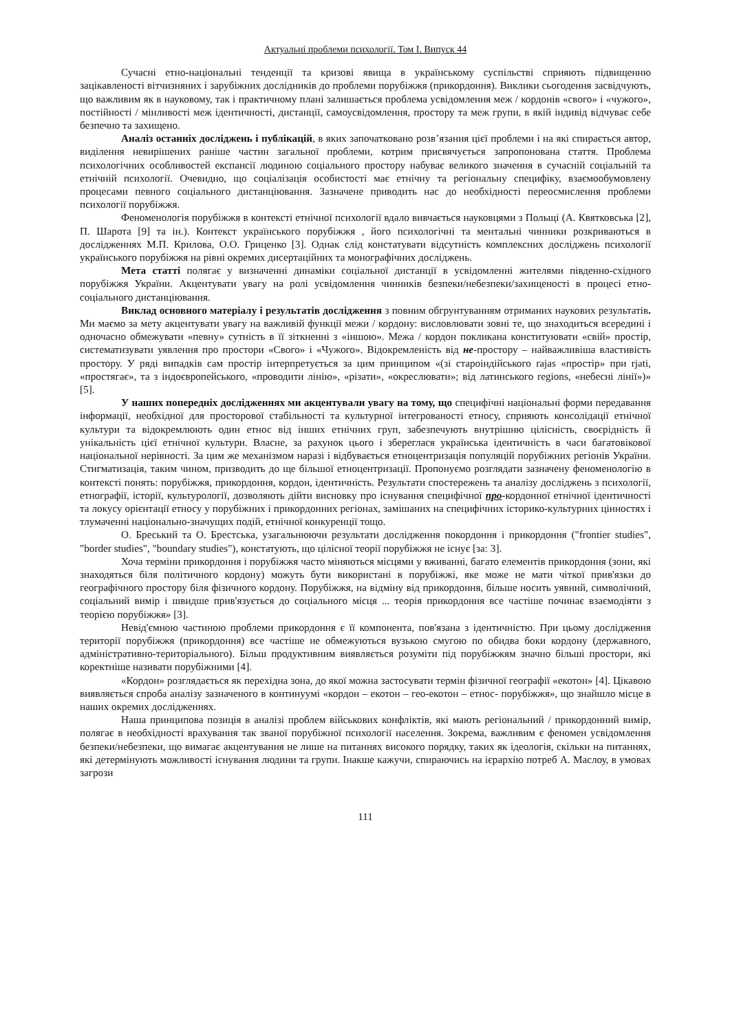Актуальні проблеми психології. Том І. Випуск 44
Сучасні етно-національні тенденції та кризові явища в українському суспільстві сприяють підвищенню зацікавленості вітчизняних і зарубіжних дослідників до проблеми порубіжжя (прикордоння). Виклики сьогодення засвідчують, що важливим як в науковому, так і практичному плані залишається проблема усвідомлення меж / кордонів «свого» і «чужого», постійності / мінливості меж ідентичності, дистанції, самоусвідомлення, простору та меж групи, в якій індивід відчуває себе безпечно та захищено.
Аналіз останніх досліджень і публікацій, в яких започатковано розв’язання цієї проблеми і на які спирається автор, виділення невирішених раніше частин загальної проблеми, котрим присвячується запропонована стаття. Проблема психологічних особливостей експансії людиною соціального простору набуває великого значення в сучасній соціальній та етнічній психології. Очевидно, що соціалізація особистості має етнічну та регіональну специфіку, взаємообумовлену процесами певного соціального дистанціювання. Зазначене приводить нас до необхідності переосмислення проблеми психології порубіжжя.
Феноменологія порубіжжя в контексті етнічної психології вдало вивчається науковцями з Польщі (А. Квятковська [2], П. Шарота [9] та ін.). Контекст українського порубіжжя , його психологічні та ментальні чинники розкриваються в дослідженнях М.П. Крилова, О.О. Гриценко [3]. Однак слід констатувати відсутність комплексних досліджень психології українського порубіжжя на рівні окремих дисертаційних та монографічних досліджень.
Мета статті полягає у визначенні динаміки соціальної дистанції в усвідомленні жителями південно-східного порубіжжя України. Акцентувати увагу на ролі усвідомлення чинників безпеки/небезпеки/захищеності в процесі етно-соціального дистанціювання.
Виклад основного матеріалу і результатів дослідження з повним обгрунтуванням отриманих наукових результатів. Ми маємо за мету акцентувати увагу на важливій функції межи / кордону: висловлювати зовні те, що знаходиться всередині і одночасно обмежувати «певну» сутність в її зіткненні з «іншою». Межа / кордон покликана конституювати «свій» простір, систематизувати уявлення про простори «Свого» і «Чужого». Відокремленість від не-простору – найважливіша властивість простору. У ряді випадків сам простір інтерпретується за цим принципом «(зі староіндійського rajas «простір» при rjati, «простягає», та з індоєвропейського, «проводити лінію», «різати», «окреслювати»; від латинського regions, «небесні лінії»)» [5].
У наших попередніх дослідженнях ми акцентували увагу на тому, що специфічні національні форми передавання інформації, необхідної для просторової стабільності та культурної інтегрованості етносу, сприяють консолідації етнічної культури та відокремлюють один етнос від інших етнічних груп, забезпечують внутрішню цілісність, своєрідність й унікальність цієї етнічної культури. Власне, за рахунок цього і збереглася українська ідентичність в часи багатовікової національної нерівності. За цим же механізмом наразі і відбувається етноцентризація популяцій порубіжних регіонів України. Стигматизація, таким чином, призводить до ще більшої етноцентризації. Пропонуємо розглядати зазначену феноменологію в контексті понять: порубіжжя, прикордоння, кордон, ідентичність. Результати спостережень та аналізу досліджень з психології, етнографії, історії, культурології, дозволяють дійти висновку про існування специфічної про-кордонної етнічної ідентичності та локусу орієнтації етносу у порубіжних і прикордонних регіонах, замішаних на специфічних історико-культурних цінностях і тлумаченні національно-значущих подій, етнічної конкуренції тощо.
О. Бреський та О. Брестська, узагальнюючи результати дослідження покордоння і прикордоння ("frontier studies", "border studies", "boundary studies"), констатують, що цілісної теорії порубіжжя не існує [за: 3].
Хоча терміни прикордоння і порубіжжя часто міняються місцями у вживанні, багато елементів прикордоння (зони, які знаходяться біля політичного кордону) можуть бути використані в порубіжжі, яке може не мати чіткої прив'язки до географічного простору біля фізичного кордону. Порубіжжя, на відміну від прикордоння, більше носить уявний, символічний, соціальний вимір і швидше прив'язується до соціального місця ... теорія прикордоння все частіше починає взаємодіяти з теорією порубіжжя» [3].
Невід'ємною частиною проблеми прикордоння є її компонента, пов'язана з ідентичністю. При цьому дослідження території порубіжжя (прикордоння) все частіше не обмежуються вузькою смугою по обидва боки кордону (державного, адміністративно-територіального). Більш продуктивним виявляється розуміти під порубіжжям значно більші простори, які коректніше називати порубіжними [4].
«Кордон» розглядається як перехідна зона, до якої можна застосувати термін фізичної географії «екотон» [4]. Цікавою виявляється спроба аналізу зазначеного в континуумі «кордон – екотон – гео-екотон – етнос- порубіжжя», що знайшло місце в наших окремих дослідженнях.
Наша принципова позиція в аналізі проблем військових конфліктів, які мають регіональний / прикордонний вимір, полягає в необхідності врахування так званої порубіжної психології населення. Зокрема, важливим є феномен усвідомлення безпеки/небезпеки, що вимагає акцентування не лише на питаннях високого порядку, таких як ідеологія, скільки на питаннях, які детермінують можливості існування людини та групи. Інакше кажучи, спираючись на ієрархію потреб А. Маслоу, в умовах загрози
111